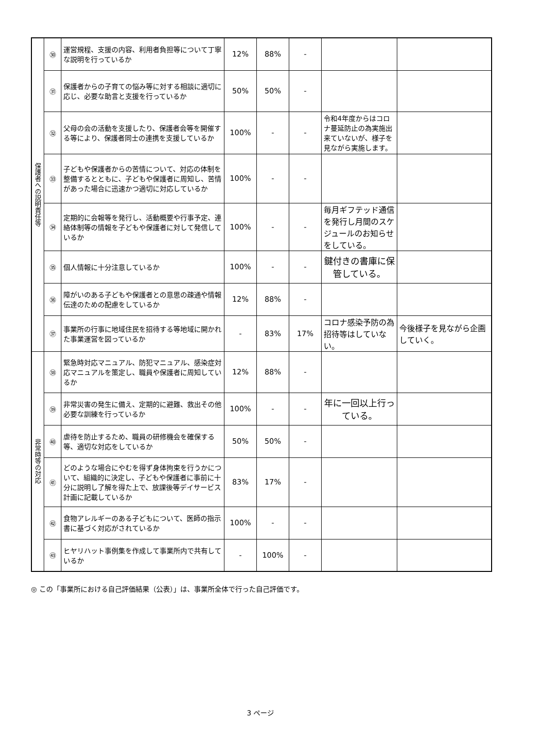| 保護者への説明責任等 | ㉚ | 運営規程、支援の内容、利用者負担等について丁寧な説明を行っているか | 12% | 88% | - | | |
| | ㉛ | 保護者からの子育ての悩み等に対する相談に適切に応じ、必要な助言と支援を行っているか | 50% | 50% | - | | |
| | ㉜ | 父母の会の活動を支援したり、保護者会等を開催する等により、保護者同士の連携を支援しているか | 100% | - | - | 令和4年度からはコロナ蔓延防止の為実施出来ていないが、様子を見ながら実施します。 | |
| | ㉝ | 子どもや保護者からの苦情について、対応の体制を整備するとともに、子どもや保護者に周知し、苦情があった場合に迅速かつ適切に対応しているか | 100% | - | - | | |
| | ㉞ | 定期的に会報等を発行し、活動概要や行事予定、連絡体制等の情報を子どもや保護者に対して発信しているか | 100% | - | - | 毎月ギフテッド通信を発行し月間のスケジュールのお知らせをしている。 | |
| | ㉟ | 個人情報に十分注意しているか | 100% | - | - | 鍵付きの書庫に保管している。 | |
| | ㊱ | 障がいのある子どもや保護者との意思の疎通や情報伝達のための配慮をしているか | 12% | 88% | - | | |
| | ㊲ | 事業所の行事に地域住民を招待する等地域に開かれた事業運営を図っているか | - | 83% | 17% | コロナ感染予防の為招待等はしていない。 | 今後様子を見ながら企画していく。 |
| 非常時等の対応 | ㊳ | 緊急時対応マニュアル、防犯マニュアル、感染症対応マニュアルを策定し、職員や保護者に周知しているか | 12% | 88% | - | | |
| | ㊴ | 非常災害の発生に備え、定期的に避難、救出その他必要な訓練を行っているか | 100% | - | - | 年に一回以上行っている。 | |
| | ㊵ | 虐待を防止するため、職員の研修機会を確保する等、適切な対応をしているか | 50% | 50% | - | | |
| | ㊶ | どのような場合にやむを得ず身体拘束を行うかについて、組織的に決定し、子どもや保護者に事前に十分に説明し了解を得た上で、放課後等デイサービス計画に記載しているか | 83% | 17% | - | | |
| | ㊷ | 食物アレルギーのある子どもについて、医師の指示書に基づく対応がされているか | 100% | - | - | | |
| | ㊸ | ヒヤリハット事例集を作成して事業所内で共有しているか | - | 100% | - | | |
◎ この「事業所における自己評価結果（公表）」は、事業所全体で行った自己評価です。
3 ページ